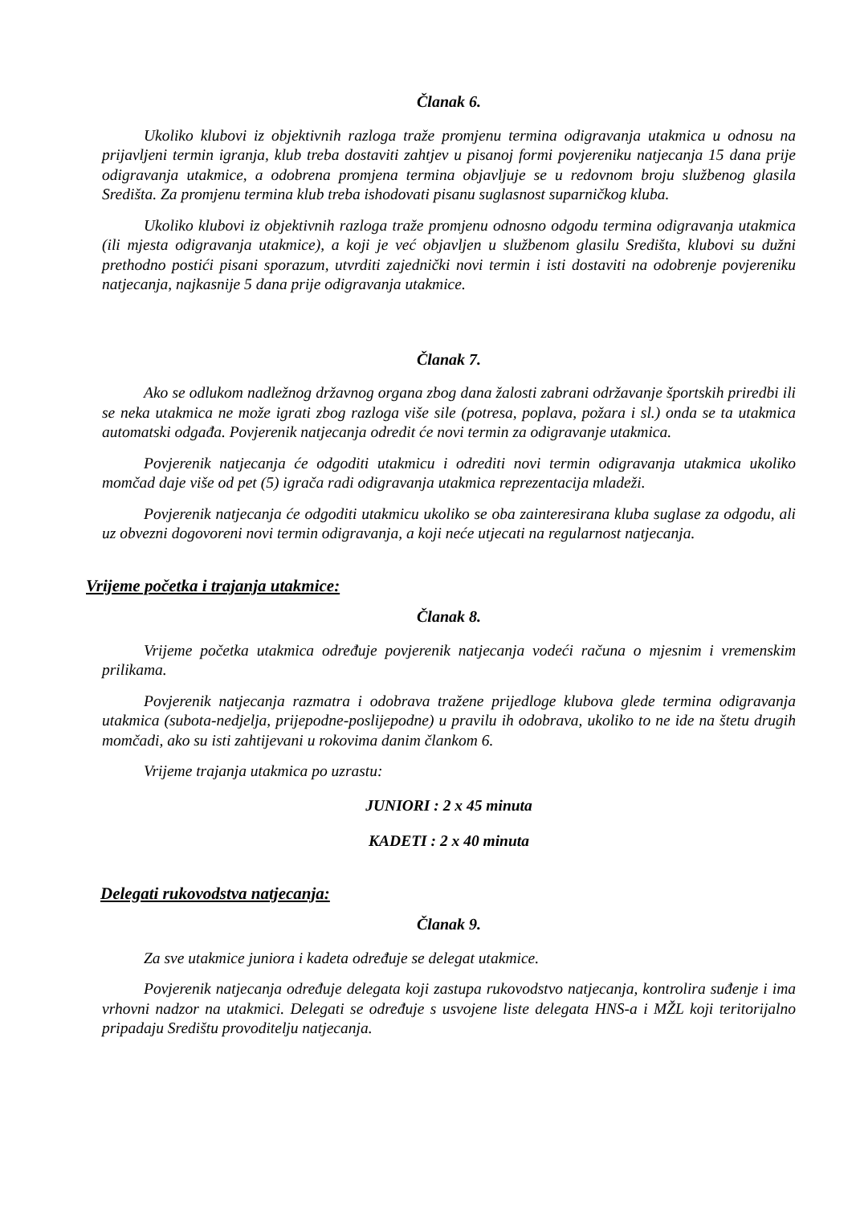Članak 6.
Ukoliko klubovi iz objektivnih razloga traže promjenu termina odigravanja utakmica u odnosu na prijavljeni termin igranja, klub treba dostaviti zahtjev u pisanoj formi povjereniku natjecanja 15 dana prije odigravanja utakmice, a odobrena promjena termina objavljuje se u redovnom broju službenog glasila Središta. Za promjenu termina klub treba ishodovati pisanu suglasnost suparničkog kluba.
Ukoliko klubovi iz objektivnih razloga traže promjenu odnosno odgodu termina odigravanja utakmica (ili mjesta odigravanja utakmice), a koji je već objavljen u službenom glasilu Središta, klubovi su dužni prethodno postići pisani sporazum, utvrditi zajednički novi termin i isti dostaviti na odobrenje povjereniku natjecanja, najkasnije 5 dana prije odigravanja utakmice.
Članak 7.
Ako se odlukom nadležnog državnog organa zbog dana žalosti zabrani održavanje športskih priredbi ili se neka utakmica ne može igrati zbog razloga više sile (potresa, poplava, požara i sl.) onda se ta utakmica automatski odgađa. Povjerenik natjecanja odredit će novi termin za odigravanje utakmica.
Povjerenik natjecanja će odgoditi utakmicu i odrediti novi termin odigravanja utakmica ukoliko momčad daje više od pet (5) igrača radi odigravanja utakmica reprezentacija mladeži.
Povjerenik natjecanja će odgoditi utakmicu ukoliko se oba zainteresirana kluba suglase za odgodu, ali uz obvezni dogovoreni novi termin odigravanja, a koji neće utjecati na regularnost natjecanja.
Vrijeme početka i trajanja utakmice:
Članak 8.
Vrijeme početka utakmica određuje povjerenik natjecanja vodeći računa o mjesnim i vremenskim prilikama.
Povjerenik natjecanja razmatra i odobrava tražene prijedloge klubova glede termina odigravanja utakmica (subota-nedjelja, prijepodne-poslijepodne) u pravilu ih odobrava, ukoliko to ne ide na štetu drugih momčadi, ako su isti zahtijevani u rokovima danim člankom 6.
Vrijeme trajanja utakmica po uzrastu:
JUNIORI : 2 x 45 minuta
KADETI : 2 x 40 minuta
Delegati rukovodstva natjecanja:
Članak 9.
Za sve utakmice juniora i kadeta određuje se delegat utakmice.
Povjerenik natjecanja određuje delegata koji zastupa rukovodstvo natjecanja, kontrolira suđenje i ima vrhovni nadzor na utakmici. Delegati se određuje s usvojene liste delegata HNS-a i MŽL koji teritorijalno pripadaju Središtu provoditelju natjecanja.